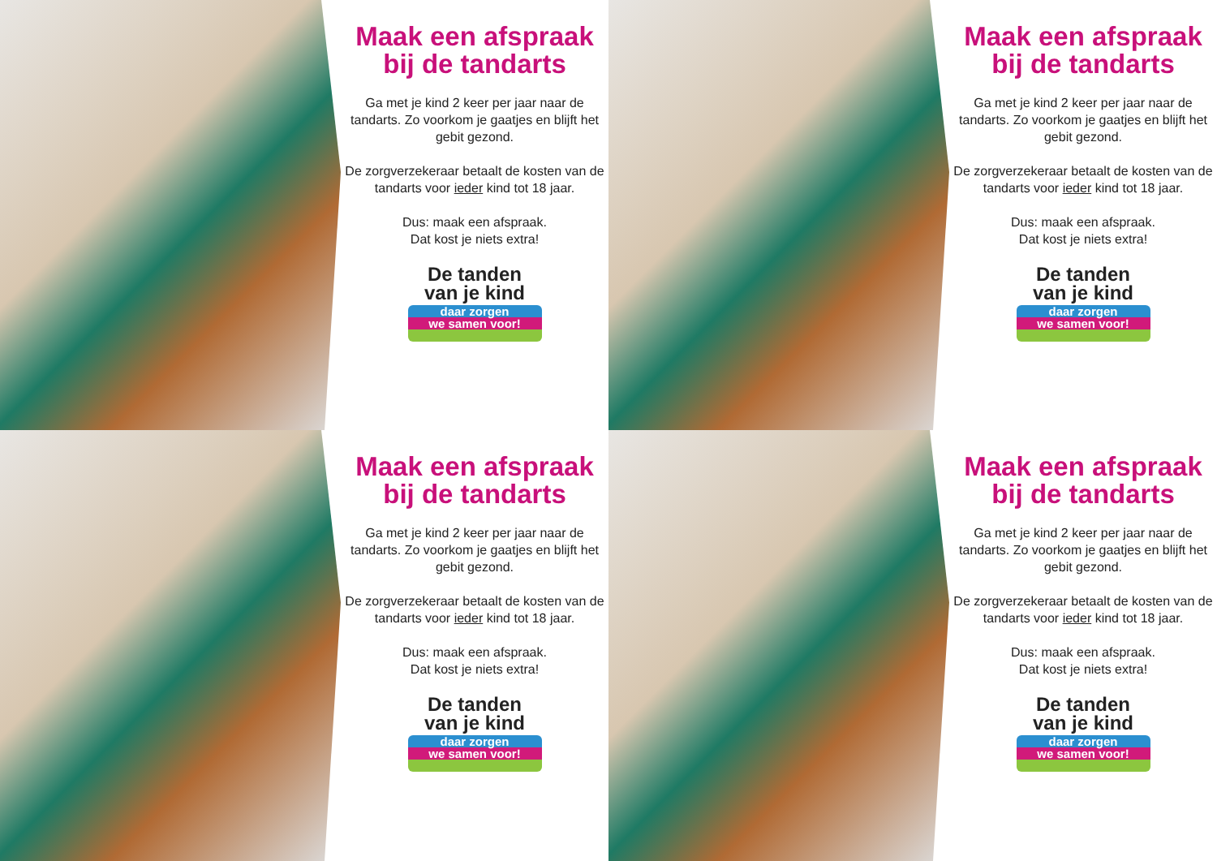Maak een afspraak bij de tandarts
Ga met je kind 2 keer per jaar naar de tandarts. Zo voorkom je gaatjes en blijft het gebit gezond.
De zorgverzekeraar betaalt de kosten van de tandarts voor ieder kind tot 18 jaar.
Dus: maak een afspraak.
Dat kost je niets extra!
De tanden
van je kind
daar zorgen
we samen voor!
Maak een afspraak bij de tandarts
Ga met je kind 2 keer per jaar naar de tandarts. Zo voorkom je gaatjes en blijft het gebit gezond.
De zorgverzekeraar betaalt de kosten van de tandarts voor ieder kind tot 18 jaar.
Dus: maak een afspraak.
Dat kost je niets extra!
De tanden
van je kind
daar zorgen
we samen voor!
Maak een afspraak bij de tandarts
Ga met je kind 2 keer per jaar naar de tandarts. Zo voorkom je gaatjes en blijft het gebit gezond.
De zorgverzekeraar betaalt de kosten van de tandarts voor ieder kind tot 18 jaar.
Dus: maak een afspraak.
Dat kost je niets extra!
De tanden
van je kind
daar zorgen
we samen voor!
Maak een afspraak bij de tandarts
Ga met je kind 2 keer per jaar naar de tandarts. Zo voorkom je gaatjes en blijft het gebit gezond.
De zorgverzekeraar betaalt de kosten van de tandarts voor ieder kind tot 18 jaar.
Dus: maak een afspraak.
Dat kost je niets extra!
De tanden
van je kind
daar zorgen
we samen voor!